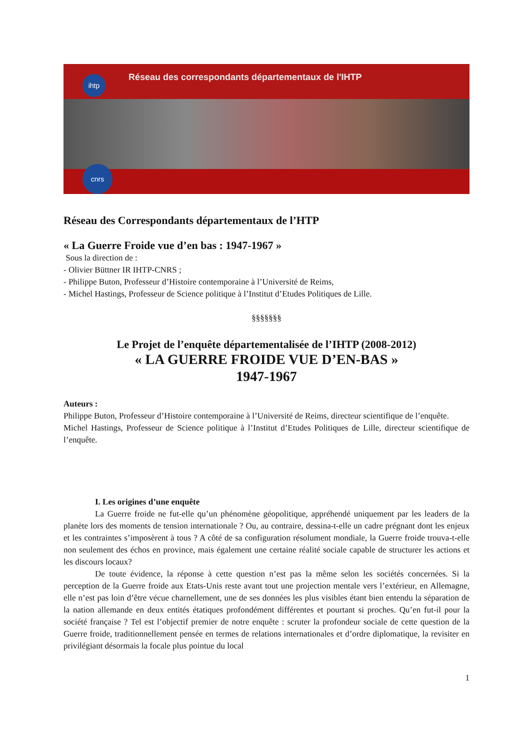Réseau des correspondants départementaux de l'IHTP
ihtp
cnrs
Réseau des Correspondants départementaux de l’HTP
« La Guerre Froide vue d’en bas : 1947-1967 »
Sous la direction de :
- Olivier Büttner IR IHTP-CNRS ;
- Philippe Buton, Professeur d’Histoire contemporaine à l’Université de Reims,
- Michel Hastings, Professeur de Science politique à l’Institut d’Etudes Politiques de Lille.
§§§§§§§
Le Projet de l’enquête départementalisée de l’IHTP (2008-2012)
« LA GUERRE FROIDE VUE D’EN-BAS »
1947-1967
Auteurs :
Philippe Buton, Professeur d’Histoire contemporaine à l’Université de Reims, directeur scientifique de l’enquête.
Michel Hastings, Professeur de Science politique à l’Institut d’Etudes Politiques de Lille, directeur scientifique de l’enquête.
I. Les origines d’une enquête
La Guerre froide ne fut-elle qu’un phénomène géopolitique, appréhendé uniquement par les leaders de la planète lors des moments de tension internationale ? Ou, au contraire, dessina-t-elle un cadre prégnant dont les enjeux et les contraintes s’imposèrent à tous ? A côté de sa configuration résolument mondiale, la Guerre froide trouva-t-elle non seulement des échos en province, mais également une certaine réalité sociale capable de structurer les actions et les discours locaux?
De toute évidence, la réponse à cette question n’est pas la même selon les sociétés concernées. Si la perception de la Guerre froide aux Etats-Unis reste avant tout une projection mentale vers l’extérieur, en Allemagne, elle n’est pas loin d’être vécue charnellement, une de ses données les plus visibles étant bien entendu la séparation de la nation allemande en deux entités étatiques profondément différentes et pourtant si proches. Qu’en fut-il pour la société française ? Tel est l’objectif premier de notre enquête : scruter la profondeur sociale de cette question de la Guerre froide, traditionnellement pensée en termes de relations internationales et d’ordre diplomatique, la revisiter en privilégiant désormais la focale plus pointue du local
1